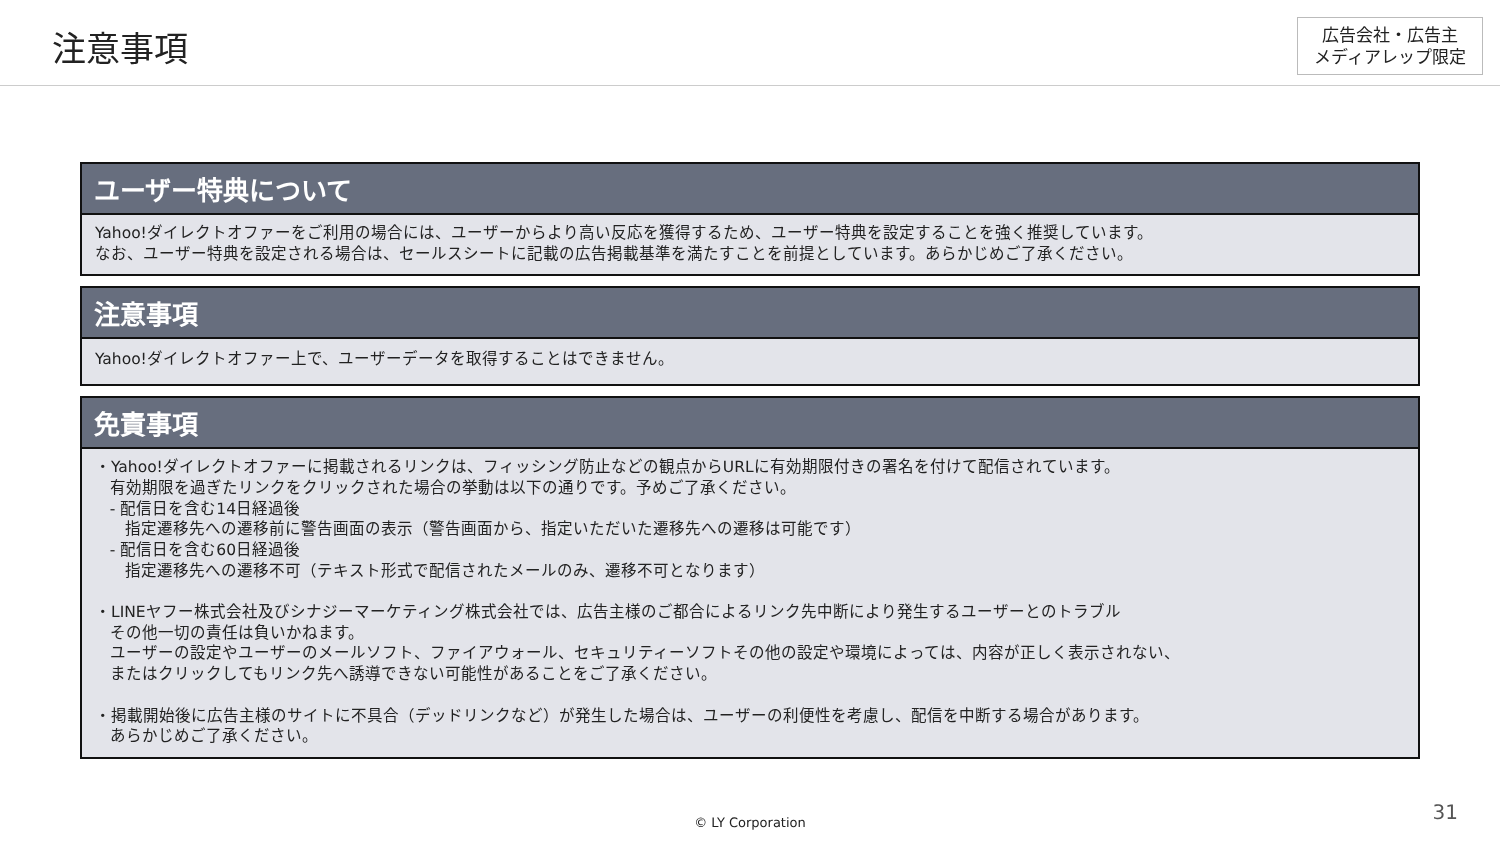注意事項
広告会社・広告主
メディアレップ限定
ユーザー特典について
Yahoo!ダイレクトオファーをご利用の場合には、ユーザーからより高い反応を獲得するため、ユーザー特典を設定することを強く推奨しています。
なお、ユーザー特典を設定される場合は、セールスシートに記載の広告掲載基準を満たすことを前提としています。あらかじめご了承ください。
注意事項
Yahoo!ダイレクトオファー上で、ユーザーデータを取得することはできません。
免責事項
・Yahoo!ダイレクトオファーに掲載されるリンクは、フィッシング防止などの観点からURLに有効期限付きの署名を付けて配信されています。
有効期限を過ぎたリンクをクリックされた場合の挙動は以下の通りです。予めご了承ください。
- 配信日を含む14日経過後
指定遷移先への遷移前に警告画面の表示（警告画面から、指定いただいた遷移先への遷移は可能です）
- 配信日を含む60日経過後
指定遷移先への遷移不可（テキスト形式で配信されたメールのみ、遷移不可となります）
・LINEヤフー株式会社及びシナジーマーケティング株式会社では、広告主様のご都合によるリンク先中断により発生するユーザーとのトラブル
その他一切の責任は負いかねます。
ユーザーの設定やユーザーのメールソフト、ファイアウォール、セキュリティーソフトその他の設定や環境によっては、内容が正しく表示されない、
またはクリックしてもリンク先へ誘導できない可能性があることをご了承ください。
・掲載開始後に広告主様のサイトに不具合（デッドリンクなど）が発生した場合は、ユーザーの利便性を考慮し、配信を中断する場合があります。
あらかじめご了承ください。
© LY Corporation 31